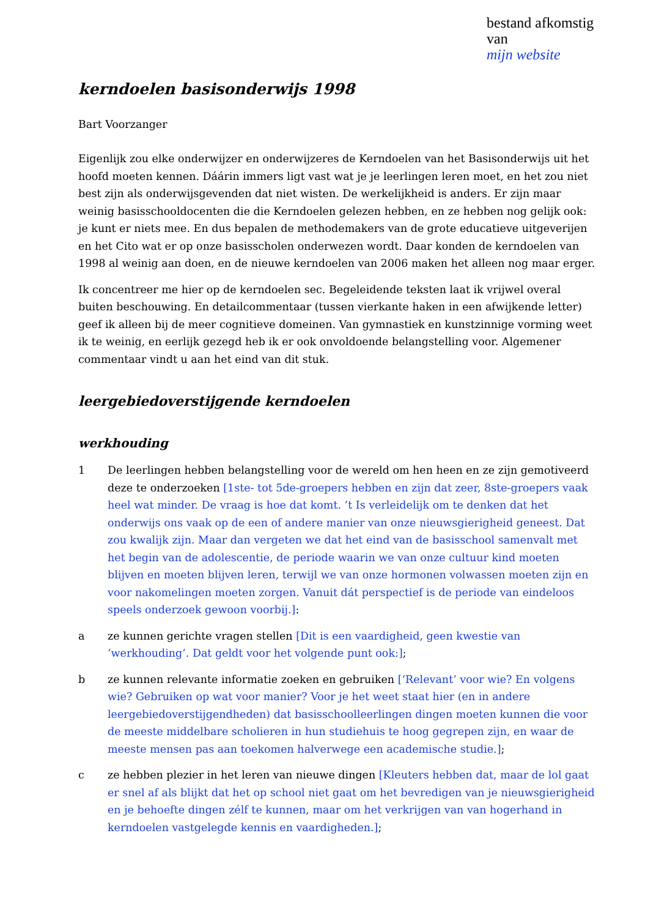bestand afkomstig van
mijn website
kerndoelen basisonderwijs 1998
Bart Voorzanger
Eigenlijk zou elke onderwijzer en onderwijzeres de Kerndoelen van het Basisonderwijs uit het hoofd moeten kennen. Dáárin immers ligt vast wat je je leerlingen leren moet, en het zou niet best zijn als onderwijsgevenden dat niet wisten. De werkelijkheid is anders. Er zijn maar weinig basisschooldocenten die die Kerndoelen gelezen hebben, en ze hebben nog gelijk ook: je kunt er niets mee. En dus bepalen de methodemakers van de grote educatieve uitgeverijen en het Cito wat er op onze basisscholen onderwezen wordt. Daar konden de kerndoelen van 1998 al weinig aan doen, en de nieuwe kerndoelen van 2006 maken het alleen nog maar erger.
Ik concentreer me hier op de kerndoelen sec. Begeleidende teksten laat ik vrijwel overal buiten beschouwing. En detailcommentaar (tussen vierkante haken in een afwijkende letter) geef ik alleen bij de meer cognitieve domeinen. Van gymnastiek en kunstzinnige vorming weet ik te weinig, en eerlijk gezegd heb ik er ook onvoldoende belangstelling voor. Algemener commentaar vindt u aan het eind van dit stuk.
leergebiedoverstijgende kerndoelen
werkhouding
1 De leerlingen hebben belangstelling voor de wereld om hen heen en ze zijn gemotiveerd deze te onderzoeken [1ste- tot 5de-groepers hebben en zijn dat zeer, 8ste-groepers vaak heel wat minder. De vraag is hoe dat komt. ’t Is verleidelijk om te denken dat het onderwijs ons vaak op de een of andere manier van onze nieuwsgierigheid geneest. Dat zou kwalijk zijn. Maar dan vergeten we dat het eind van de basisschool samenvalt met het begin van de adolescentie, de periode waarin we van onze cultuur kind moeten blijven en moeten blijven leren, terwijl we van onze hormonen volwassen moeten zijn en voor nakomelingen moeten zorgen. Vanuit dát perspectief is de periode van eindeloos speels onderzoek gewoon voorbij.]:
a ze kunnen gerichte vragen stellen [Dit is een vaardigheid, geen kwestie van ‘werkhouding’. Dat geldt voor het volgende punt ook:];
b ze kunnen relevante informatie zoeken en gebruiken [‘Relevant’ voor wie? En volgens wie? Gebruiken op wat voor manier? Voor je het weet staat hier (en in andere leergebiedoverstijgendheden) dat basisschoolleerlingen dingen moeten kunnen die voor de meeste middelbare scholieren in hun studiehuis te hoog gegrepen zijn, en waar de meeste mensen pas aan toekomen halverwege een academische studie.];
c ze hebben plezier in het leren van nieuwe dingen [Kleuters hebben dat, maar de lol gaat er snel af als blijkt dat het op school niet gaat om het bevredigen van je nieuwsgierigheid en je behoefte dingen zélf te kunnen, maar om het verkrijgen van van hogerhand in kerndoelen vastgelegde kennis en vaardigheden.];